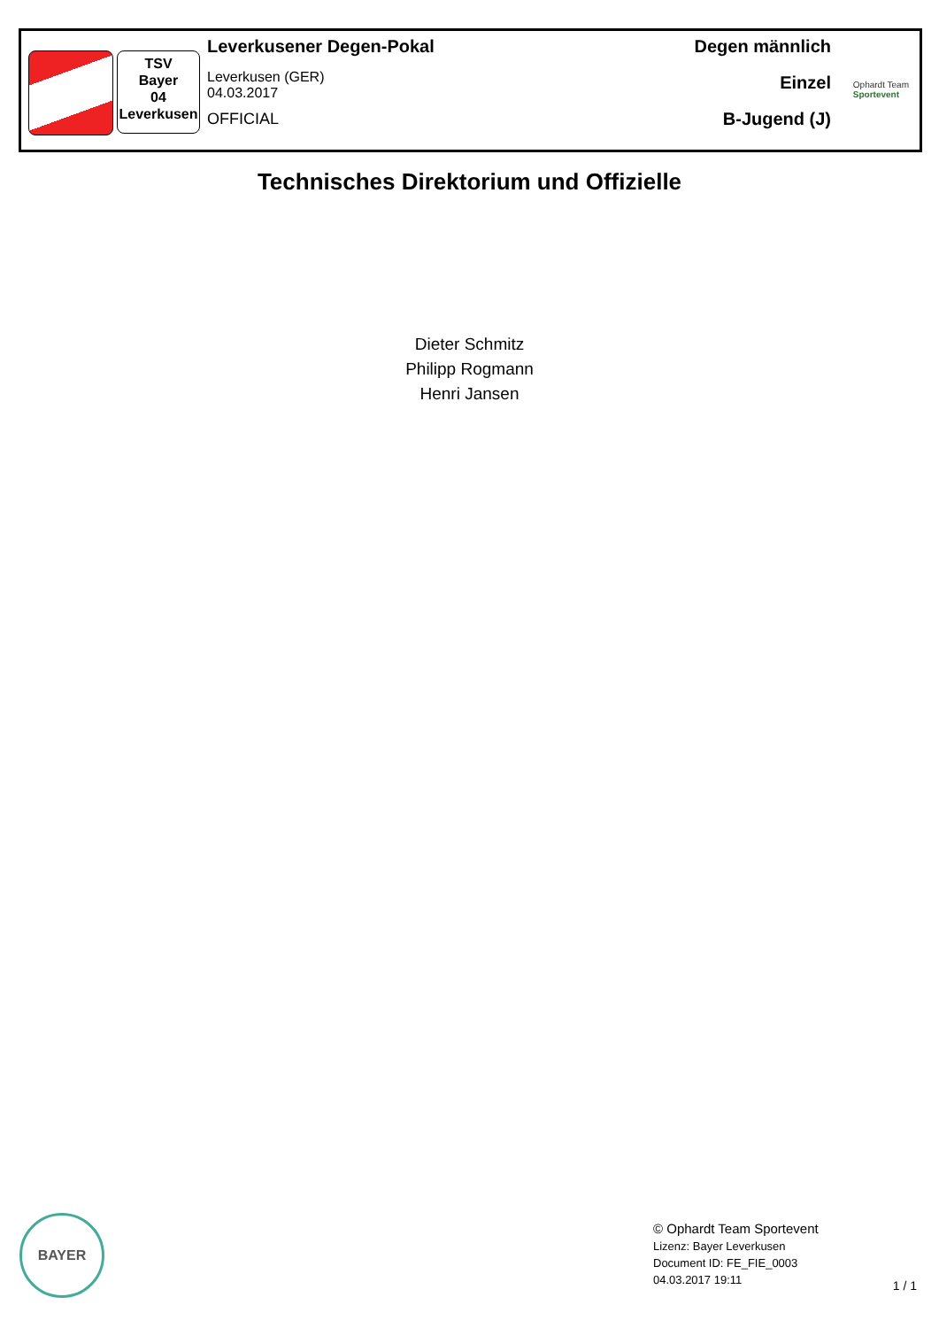TSV
Bayer
04
Leverkusen
Leverkusener Degen-Pokal
Leverkusen (GER)
04.03.2017
OFFICIAL
Degen männlich
Einzel
B-Jugend (J)
Ophardt Team
Sportevent
Technisches Direktorium und Offizielle
Dieter Schmitz
Philipp Rogmann
Henri Jansen
BAYER
© Ophardt Team Sportevent
Lizenz: Bayer Leverkusen
Document ID: FE_FIE_0003
04.03.2017 19:11
1 / 1